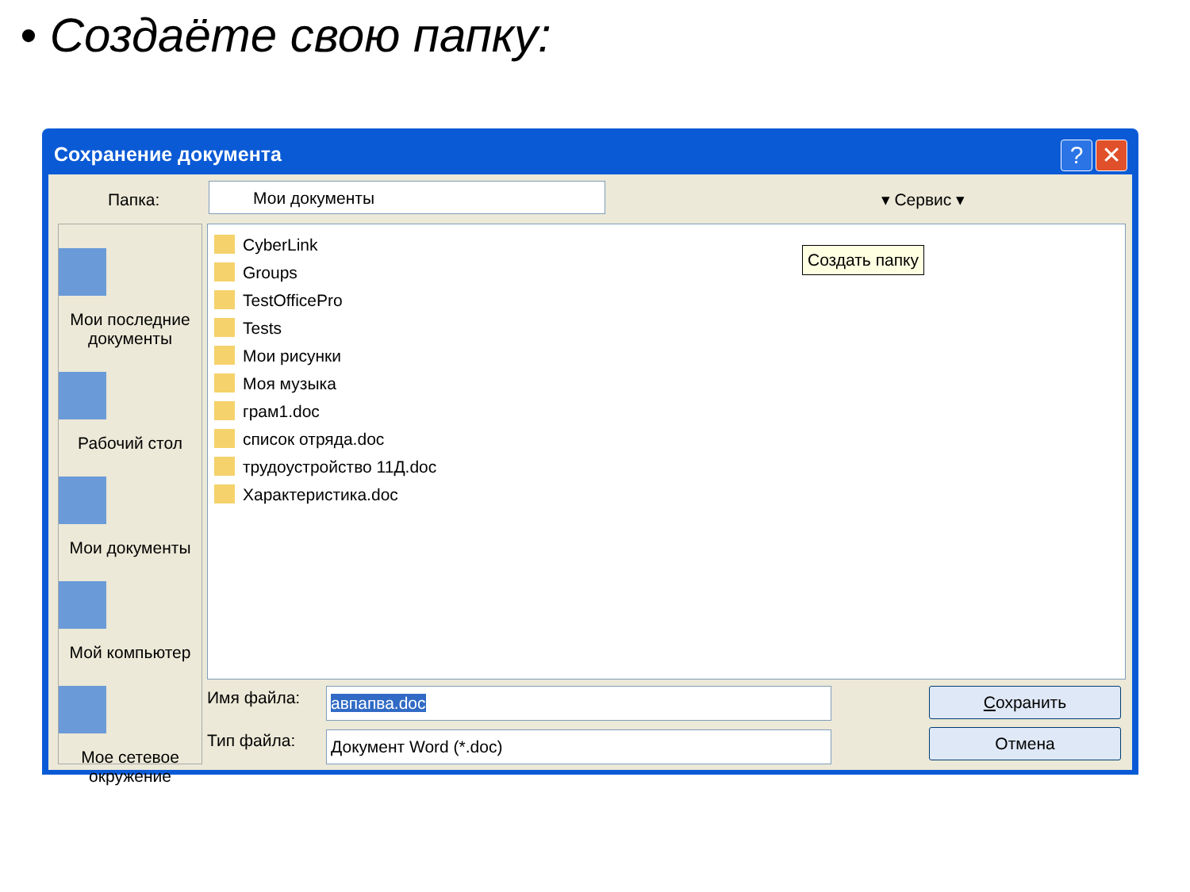• Создаёте свою папку:
Сохранение документа
? ✕
Папка: Мои документы ▾ Сервис ▾
Мои последние документы
Рабочий стол
Мои документы
Мой компьютер
Мое сетевое окружение
CyberLink
Groups
TestOfficePro
Tests
Мои рисунки
Моя музыка
грам1.doc
список отряда.doc
трудоустройство 11Д.doc
Характеристика.doc
Создать папку
Имя файла: авпапва.doc
Тип файла: Документ Word (*.doc)
Сохранить
Отмена